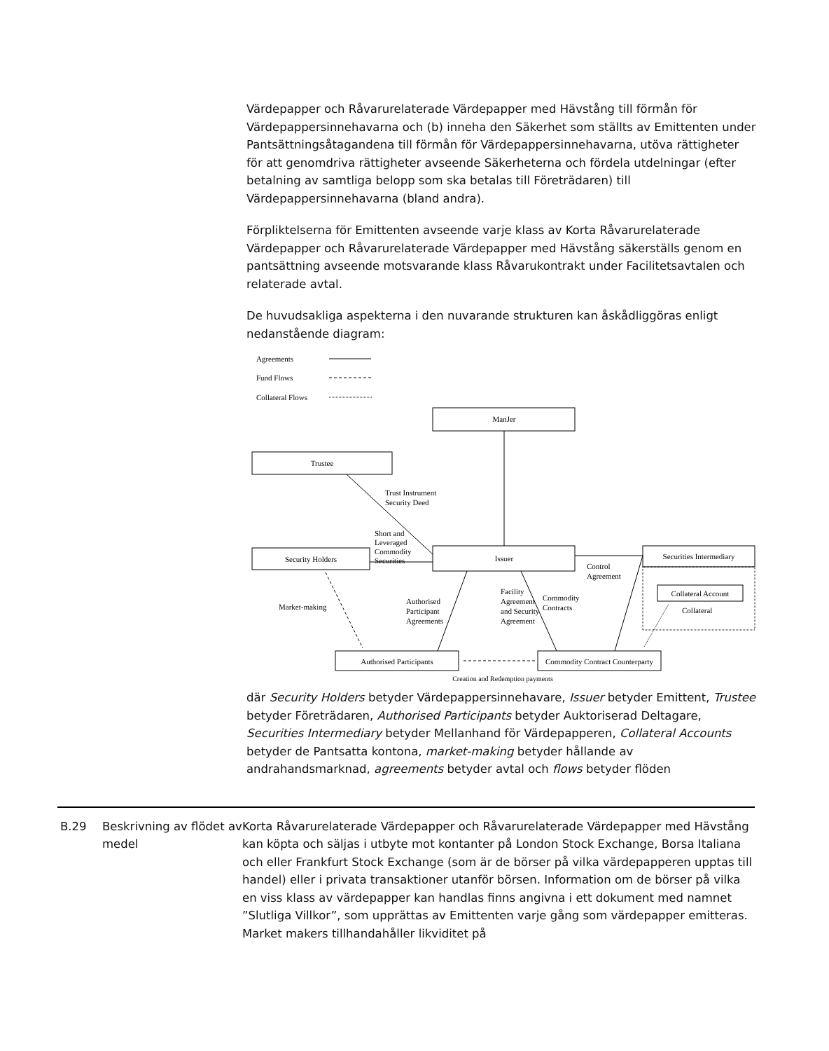Värdepapper och Råvarurelaterade Värdepapper med Hävstång till förmån för Värdepappersinnehavarna och (b) inneha den Säkerhet som ställts av Emittenten under Pantsättningsåtagandena till förmån för Värdepappersinnehavarna, utöva rättigheter för att genomdriva rättigheter avseende Säkerheterna och fördela utdelningar (efter betalning av samtliga belopp som ska betalas till Företrädaren) till Värdepappersinnehavarna (bland andra).
Förpliktelserna för Emittenten avseende varje klass av Korta Råvarurelaterade Värdepapper och Råvarurelaterade Värdepapper med Hävstång säkerställs genom en pantsättning avseende motsvarande klass Råvarukontrakt under Facilitetsavtalen och relaterade avtal.
De huvudsakliga aspekterna i den nuvarande strukturen kan åskådliggöras enligt nedanstående diagram:
Agreements
Fund Flows
Collateral Flows
ManJer
Trustee
Trust Instrument
Security Deed
Short and
Leveraged
Commodity
Securities
Security Holders
Issuer
Securities Intermediary
Control
Agreement
Collateral Account
Collateral
Market-making
Authorised
Participant
Agreements
Facility
Agreement
and Security
Agreement
Commodity
Contracts
Authorised Participants
Commodity Contract Counterparty
Creation and Redemption payments
där Security Holders betyder Värdepappersinnehavare, Issuer betyder Emittent, Trustee betyder Företrädaren, Authorised Participants betyder Auktoriserad Deltagare, Securities Intermediary betyder Mellanhand för Värdepapperen, Collateral Accounts betyder de Pantsatta kontona, market-making betyder hållande av andrahandsmarknad, agreements betyder avtal och flows betyder flöden
B.29 Beskrivning av flödet av medel
Korta Råvarurelaterade Värdepapper och Råvarurelaterade Värdepapper med Hävstång kan köpta och säljas i utbyte mot kontanter på London Stock Exchange, Borsa Italiana och eller Frankfurt Stock Exchange (som är de börser på vilka värdepapperen upptas till handel) eller i privata transaktioner utanför börsen. Information om de börser på vilka en viss klass av värdepapper kan handlas finns angivna i ett dokument med namnet ”Slutliga Villkor”, som upprättas av Emittenten varje gång som värdepapper emitteras. Market makers tillhandahåller likviditet på